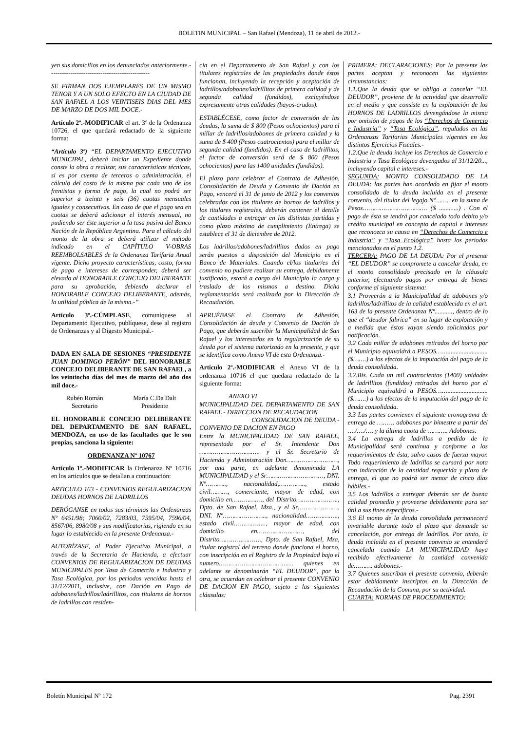BOLETIN MUNICIPAL – San Rafael (Mendoza), 11 de abril de 2012.-
yen sus domicilios en los denunciados anteriormente.-----------------------------------------------
SE FIRMAN DOS EJEMPLARES DE UN MISMO TENOR Y A UN SOLO EFECTO EN LA CIUDAD DE SAN RAFAEL A LOS VEINTISEIS DIAS DEL MES DE MARZO DE DOS MIL DOCE.-
Artículo 2º.-MODIFICAR el art. 3º de la Ordenanza 10726, el que quedará redactado de la siguiente forma:
“Artículo 3º) “EL DEPARTAMENTO EJECUTIVO MUNICIPAL, deberá iniciar un Expediente donde conste la obra a realizar, sus características técnicas, si es por cuenta de terceros o administración, el cálculo del costo de la misma por cada uno de los frentistas y forma de pago, la cual no podrá ser superior a treinta y seis (36) cuotas mensuales iguales y consecutivas. En caso de que el pago sea en cuotas se deberá adicionar el interés mensual, no pudiendo ser éste superior a la tasa pasiva del Banco Nación de la República Argentina. Para el cálculo del monto de la obra se deberá utilizar el método indicado en el CAPÍTULO V-OBRAS REEMBOLSABLES de la Ordenanza Tarifaria Anual vigente. Dicho proyecto características, costo, forma de pago e intereses de corresponder, deberá ser elevado al HONORABLE CONCEJO DELIBERANTE para su aprobación, debiendo declarar el HONORABLE CONCEJO DELIBERANTE, además, la utilidad pública de la misma.-”
Artículo 3º.-CÚMPLASE, comuníquese al Departamento Ejecutivo, publíquese, dese al registro de Ordenanzas y al Digesto Municipal.-
DADA EN SALA DE SESIONES “PRESIDENTE JUAN DOMINGO PERÓN” DEL HONORABLE CONCEJO DELIBERANTE DE SAN RAFAEL, a los veintiocho días del mes de marzo del año dos mil doce.-
Rubén Román
Secretario
María C.Da Dalt
Presidente
EL HONORABLE CONCEJO DELIBERANTE DEL DEPARTAMENTO DE SAN RAFAEL, MENDOZA, en uso de las facultades que le son propias, sanciona la siguiente:
ORDENANZA Nº 10767
Artículo 1º.-MODIFICAR la Ordenanza Nº 10716 en los artículos que se detallan a continuación:
ARTICULO 163 - CONVENIOS REGULARIZACION DEUDAS HORNOS DE LADRILLOS
DERÓGANSE en todos sus términos las Ordenanzas Nº 6451/98; 7060/02, 7283/03, 7595/04, 7596/04, 8567/06, 8980/08 y sus modificatorias, rigiendo en su lugar lo establecido en la presente Ordenanza.-
AUTORÍZASE, al Poder Ejecutivo Municipal, a través de la Secretaria de Hacienda, a efectuar CONVENIOS DE REGULARIZACION DE DEUDAS MUNICIPALES por Tasa de Comercio e Industria y Tasa Ecológica, por los periodos vencidos hasta el 31/12/2011, inclusive, con Dación en Pago de adobones/ladrillos/ladrillitos, con titulares de hornos de ladrillos con residen-
cia en el Departamento de San Rafael y con los titulares regístrales de las propiedades donde éstos funcionan, incluyendo la recepción y aceptación de ladrillos/adobones/ladrillitos de primera calidad y de segunda calidad (fundidos), excluyéndose expresamente otras calidades (bayos-crudos).
ESTABLÉCESE, como factor de conversión de las deudas, la suma de $ 800 (Pesos ochocientos) para el millar de ladrillos/adobones de primera calidad y la suma de $ 400 (Pesos cuatrocientos) para el millar de segunda calidad (fundidos). En el caso de ladrillitos, el factor de conversión será de $ 800 (Pesos ochocientos) para las 1400 unidades (fundidos).
El plazo para celebrar el Contrato de Adhesión, Consolidación de Deuda y Convenio de Dación en Pago, vencerá el 31 de junio de 2012 y los convenios celebrados con los titulares de hornos de ladrillos y los titulares regístrales, deberán contener el detalle de cantidades a entregar en las distintas partidas y como plazo máximo de cumplimiento (Entrega) se establece el 31 de diciembre de 2012.
Los ladrillos/adobones/ladrillitos dados en pago serán puestos a disposición del Municipio en el Banco de Materiales. Cuando el/los titular/es del convenio no pudiere realizar su entrega, debidamente justificado, estará a cargo del Municipio la carga y traslado de los mismos a destino. Dicha reglamentación será realizada por la Dirección de Recaudación.
APRUÉBASE el Contrato de Adhesión, Consolidación de deuda y Convenio de Dación de Pago, que deberán suscribir la Municipalidad de San Rafael y los interesados en la regularización de su deuda por el sistema autorizado en la presente, y que se identifica como Anexo VI de esta Ordenanza.-
Artículo 2º.-MODIFICAR el Anexo VI de la ordenanza 10716 el que quedara redactado de la siguiente forma:
ANEXO VI
MUNICIPALIDAD DEL DEPARTAMENTO DE SAN RAFAEL - DIRECCION DE RECAUDACION
CONSOLIDACION DE DEUDA -
CONVENIO DE DACION EN PAGO
Entre la MUNICIPALIDAD DE SAN RAFAEL, representada por el Sr. Intendente Don ………………………….. y el Sr. Secretario de Hacienda y Administración Don………………………, por una parte, en adelante denominada LA MUNICIPALIDAD y el Sr…………………………, DNI. Nº……….., nacionalidad,………….., estado civil………, comerciante, mayor de edad, con domicilio en……………., del Distrito…………………., Dpto. de San Rafael, Mza., y el Sr…………………, DNI. Nº………………….., nacionalidad…………….., estado civil…………….., mayor de edad, con domicilio en……………………, del Distrito…………………., Dpto. de San Rafael, Mza, titular registral del terreno donde funciona el horno, con inscripción en el Registro de la Propiedad bajo el numero………………………………… quienes en adelante se denominarán “EL DEUDOR”, por la otra, se acuerdan en celebrar el presente CONVENIO DE DACION EN PAGO, sujeto a las siguientes cláusulas:
PRIMERA: DECLARACIONES: Por la presente las partes aceptan y reconocen las siguientes circunstancias:
1.1.Que la deuda que se obliga a cancelar “EL DEUDOR”, proviene de la actividad que desarrolla en el medio y que consiste en la explotación de los HORNOS DE LADRILLOS devengándose la misma por omisión de pagos de los “Derechos de Comercio e Industria” y “Tasa Ecológica”, regulados en las Ordenanzas Tarifarias Municipales vigentes en los distintos Ejercicios Fiscales.-
1.2.Que la deuda incluye los Derechos de Comercio e Industria y Tasa Ecológica devengados al 31/12/20..., incluyendo capital e intereses.-
SEGUNDA: MONTO CONSOLIDADO DE LA DEUDA: las partes han acordado en fijar el monto consolidado de la deuda incluida en el presente convenio, del titular del legajo Nº…….. en la suma de Pesos……………………………. ($ ............) . Con el pago de ésta se tendrá por cancelado todo debito y/o crédito municipal en concepto de capital e intereses que reconozca su causa en “Derechos de Comercio e Industria” y “Tasa Ecológica” hasta los períodos mencionados en el punto 1.2.
TERCERA: PAGO DE LA DEUDA: Por el presente “EL DEUDOR” se compromete a cancelar deuda, en el monto consolidado precisado en la cláusula anterior, efectuando pagos por entrega de bienes conforme al siguiente sistema:
3.1 Proveerán a la Municipalidad de adobones y/o ladrillos/ladrillitos de la calidad establecida en el art. 163 de la presente Ordenanza Nº..........., dentro de lo que el “deudor fabrica” en su lugar de explotación y a medida que éstos vayan siendo solicitados por notificación.
3.2 Cada millar de adobones retirados del horno por el Municipio equivaldrá a PESOS……......................... ($…….) a los efectos de la imputación del pago de la deuda consolidada.
3.2.Bis. Cada un mil cuatrocientas (1400) unidades de ladrillitos (fundidos) retirados del horno por el Municipio equivaldrá a PESOS……......................... ($…….) a los efectos de la imputación del pago de la deuda consolidada.
3.3 Las partes convienen el siguiente cronograma de entrega de ……… adobones por bimestre a partir del …./…./…. y la última cuota de ……….. Adobones.
3.4 La entrega de ladrillos a pedido de la Municipalidad será continua y conforme a los requerimientos de ésta, salvo casos de fuerza mayor. Todo requerimiento de ladrillos se cursará por nota con indicación de la cantidad requerida y plazo de entrega, el que no podrá ser menor de cinco días hábiles.-
3.5 Los ladrillos a entregar deberán ser de buena calidad promedio y proveerse debidamente para ser útil a sus fines específicos.-
3.6 El monto de la deuda consolidada permanecerá invariable durante todo el plazo que demande su cancelación, por entrega de ladrillos. Por tanto, la deuda incluida en el presente convenio se entenderá cancelada cuando LA MUNICIPALIDAD haya recibido efectivamente la cantidad convenida de………. adobones.-
3.7 Quienes suscriban el presente convenio, deberán estar debidamente inscriptos en la Dirección de Recaudación de la Comuna, por su actividad.
CUARTA: NORMAS DE PROCEDIMIENTO:
Boletín Municipal Nº 172 Pag. 2391